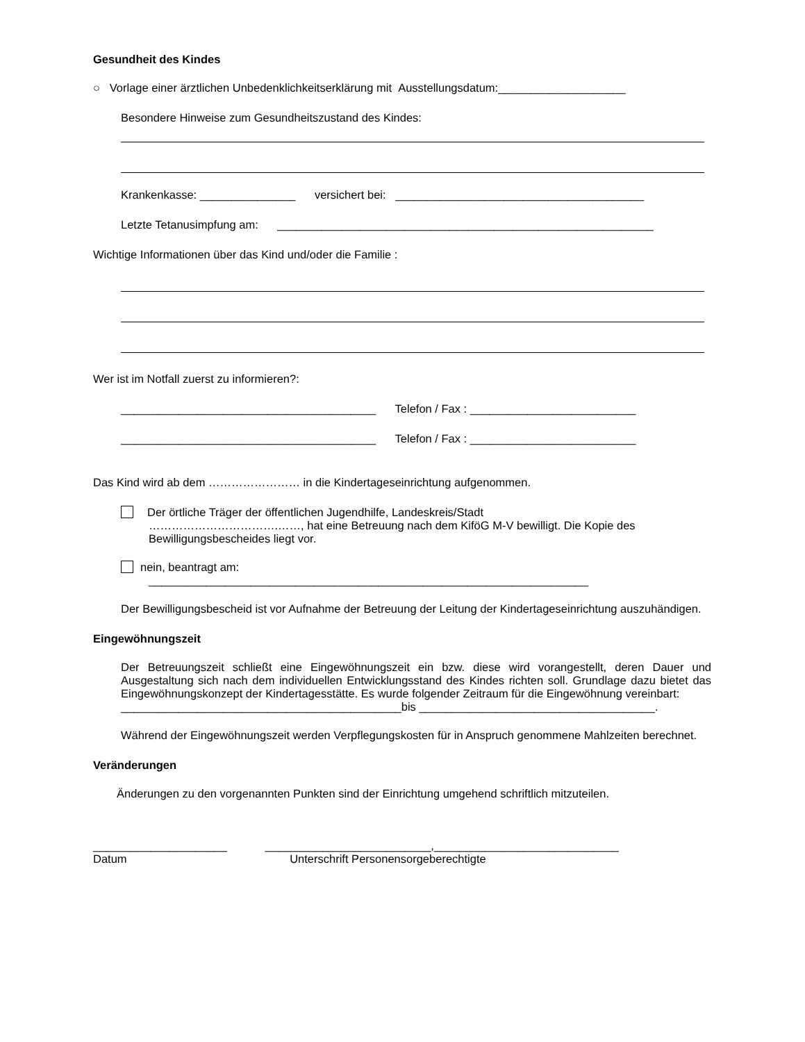Gesundheit des Kindes
○ Vorlage einer ärztlichen Unbedenklichkeitserklärung mit Ausstellungsdatum:____________________
Besondere Hinweise zum Gesundheitszustand des Kindes:
Krankenkasse: _______________ versichert bei: _______________________________________
Letzte Tetanusimpfung am: ___________________________________________________________
Wichtige Informationen über das Kind und/oder die Familie :
Wer ist im Notfall zuerst zu informieren?:
________________________________________ Telefon / Fax : __________________________
________________________________________ Telefon / Fax : __________________________
Das Kind wird ab dem …………………… in die Kindertageseinrichtung aufgenommen.
Der örtliche Träger der öffentlichen Jugendhilfe, Landeskreis/Stadt
…………………………….……, hat eine Betreuung nach dem KiföG M-V bewilligt. Die Kopie des Bewilligungsbescheides liegt vor.
nein, beantragt am:
_____________________________________________________________________
Der Bewilligungsbescheid ist vor Aufnahme der Betreuung der Leitung der Kindertageseinrichtung auszuhändigen.
Eingewöhnungszeit
Der Betreuungszeit schließt eine Eingewöhnungszeit ein bzw. diese wird vorangestellt, deren Dauer und Ausgestaltung sich nach dem individuellen Entwicklungsstand des Kindes richten soll. Grundlage dazu bietet das Eingewöhnungskonzept der Kindertagesstätte. Es wurde folgender Zeitraum für die Eingewöhnung vereinbart:
____________________________________________bis _____________________________________.
Während der Eingewöhnungszeit werden Verpflegungskosten für in Anspruch genommene Mahlzeiten berechnet.
Veränderungen
Änderungen zu den vorgenannten Punkten sind der Einrichtung umgehend schriftlich mitzuteilen.
_____________________ __________________________,_____________________________
Datum Unterschrift Personensorgeberechtigte